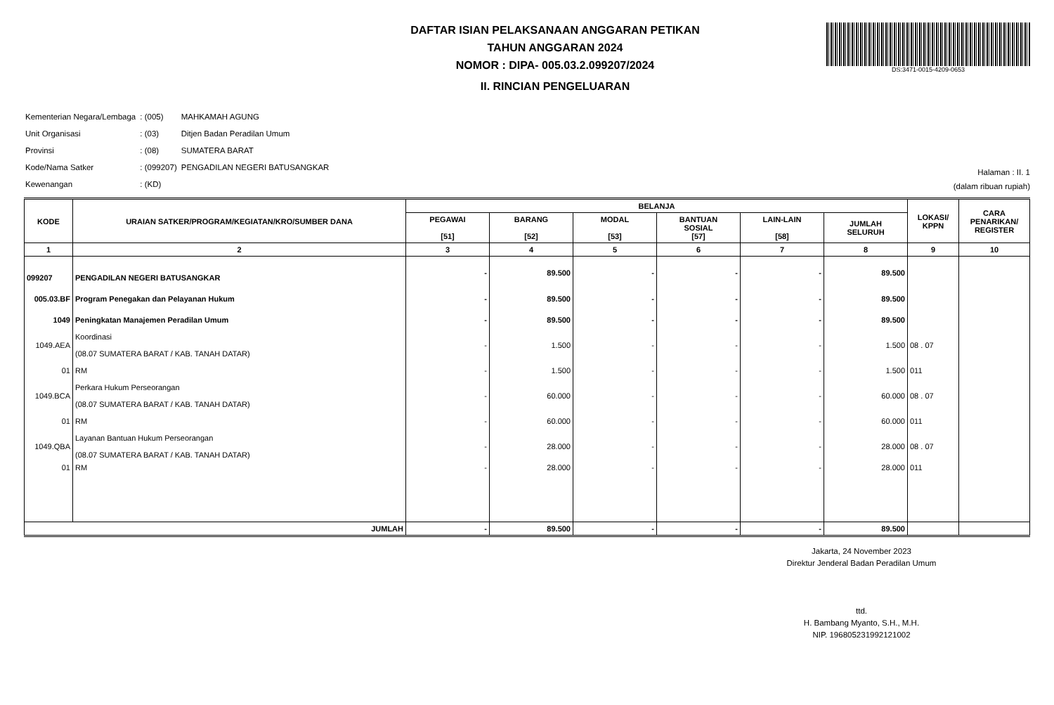DS:3471-0015-4209-0653
DAFTAR ISIAN PELAKSANAAN ANGGARAN PETIKAN
TAHUN ANGGARAN 2024
NOMOR : DIPA- 005.03.2.099207/2024
II. RINCIAN PENGELUARAN
| Kementerian Negara/Lembaga | : (005) | MAHKAMAH AGUNG |
| Unit Organisasi | : (03) | Ditjen Badan Peradilan Umum |
| Provinsi | : (08) | SUMATERA BARAT |
| Kode/Nama Satker | : (099207) | PENGADILAN NEGERI BATUSANGKAR |
| Kewenangan | : (KD) | |
Halaman : II. 1
(dalam ribuan rupiah)
| KODE | URAIAN SATKER/PROGRAM/KEGIATAN/KRO/SUMBER DANA | BELANJA | | | | | | LOKASI/ KPPN | CARA PENARIKAN/ REGISTER |
| --- | --- | --- | --- | --- | --- | --- | --- | --- | --- |
| | | PEGAWAI [51] | BARANG [52] | MODAL [53] | BANTUAN SOSIAL [57] | LAIN-LAIN [58] | JUMLAH SELURUH | | |
| 1 | 2 | 3 | 4 | 5 | 6 | 7 | 8 | 9 | 10 |
| 099207 | PENGADILAN NEGERI BATUSANGKAR | - | 89.500 | - | - | - | 89.500 | | |
| 005.03.BF | Program Penegakan dan Pelayanan Hukum | - | 89.500 | - | - | - | 89.500 | | |
| 1049 | Peningkatan Manajemen Peradilan Umum | - | 89.500 | - | - | - | 89.500 | | |
| 1049.AEA | Koordinasi (08.07 SUMATERA BARAT / KAB. TANAH DATAR) | - | 1.500 | - | - | - | 1.500 | 08 . 07 | |
| 01 | RM | - | 1.500 | - | - | - | 1.500 | 011 | |
| 1049.BCA | Perkara Hukum Perseorangan (08.07 SUMATERA BARAT / KAB. TANAH DATAR) | - | 60.000 | - | - | - | 60.000 | 08 . 07 | |
| 01 | RM | - | 60.000 | - | - | - | 60.000 | 011 | |
| 1049.QBA | Layanan Bantuan Hukum Perseorangan (08.07 SUMATERA BARAT / KAB. TANAH DATAR) | - | 28.000 | - | - | - | 28.000 | 08 . 07 | |
| 01 | RM | - | 28.000 | - | - | - | 28.000 | 011 | |
| JUMLAH | | - | 89.500 | - | - | - | 89.500 | | |
Jakarta, 24 November 2023
Direktur Jenderal Badan Peradilan Umum
ttd.
H. Bambang Myanto, S.H., M.H.
NIP. 196805231992121002